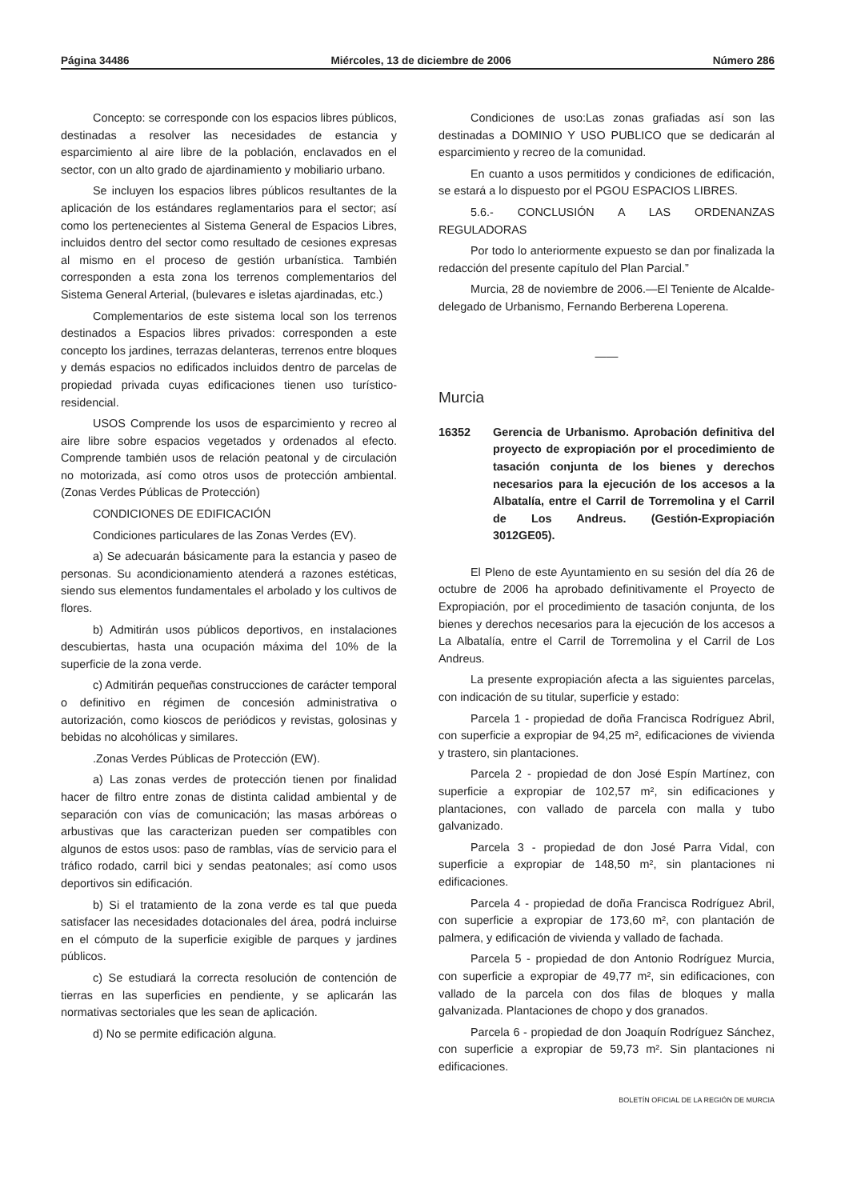Página 34486 Miércoles, 13 de diciembre de 2006 Número 286
Concepto: se corresponde con los espacios libres públicos, destinadas a resolver las necesidades de estancia y esparcimiento al aire libre de la población, enclavados en el sector, con un alto grado de ajardinamiento y mobiliario urbano.
Se incluyen los espacios libres públicos resultantes de la aplicación de los estándares reglamentarios para el sector; así como los pertenecientes al Sistema General de Espacios Libres, incluidos dentro del sector como resultado de cesiones expresas al mismo en el proceso de gestión urbanística. También corresponden a esta zona los terrenos complementarios del Sistema General Arterial, (bulevares e isletas ajardinadas, etc.)
Complementarios de este sistema local son los terrenos destinados a Espacios libres privados: corresponden a este concepto los jardines, terrazas delanteras, terrenos entre bloques y demás espacios no edificados incluidos dentro de parcelas de propiedad privada cuyas edificaciones tienen uso turístico-residencial.
USOS Comprende los usos de esparcimiento y recreo al aire libre sobre espacios vegetados y ordenados al efecto. Comprende también usos de relación peatonal y de circulación no motorizada, así como otros usos de protección ambiental. (Zonas Verdes Públicas de Protección)
CONDICIONES DE EDIFICACIÓN
Condiciones particulares de las Zonas Verdes (EV).
a) Se adecuarán básicamente para la estancia y paseo de personas. Su acondicionamiento atenderá a razones estéticas, siendo sus elementos fundamentales el arbolado y los cultivos de flores.
b) Admitirán usos públicos deportivos, en instalaciones descubiertas, hasta una ocupación máxima del 10% de la superficie de la zona verde.
c) Admitirán pequeñas construcciones de carácter temporal o definitivo en régimen de concesión administrativa o autorización, como kioscos de periódicos y revistas, golosinas y bebidas no alcohólicas y similares.
.Zonas Verdes Públicas de Protección (EW).
a) Las zonas verdes de protección tienen por finalidad hacer de filtro entre zonas de distinta calidad ambiental y de separación con vías de comunicación; las masas arbóreas o arbustivas que las caracterizan pueden ser compatibles con algunos de estos usos: paso de ramblas, vías de servicio para el tráfico rodado, carril bici y sendas peatonales; así como usos deportivos sin edificación.
b) Si el tratamiento de la zona verde es tal que pueda satisfacer las necesidades dotacionales del área, podrá incluirse en el cómputo de la superficie exigible de parques y jardines públicos.
c) Se estudiará la correcta resolución de contención de tierras en las superficies en pendiente, y se aplicarán las normativas sectoriales que les sean de aplicación.
d) No se permite edificación alguna.
Condiciones de uso:Las zonas grafiadas así son las destinadas a DOMINIO Y USO PUBLICO que se dedicarán al esparcimiento y recreo de la comunidad.
En cuanto a usos permitidos y condiciones de edificación, se estará a lo dispuesto por el PGOU ESPACIOS LIBRES.
5.6.- CONCLUSIÓN A LAS ORDENANZAS REGULADORAS
Por todo lo anteriormente expuesto se dan por finalizada la redacción del presente capítulo del Plan Parcial.”
Murcia, 28 de noviembre de 2006.—El Teniente de Alcalde-delegado de Urbanismo, Fernando Berberena Loperena.
——
Murcia
16352 Gerencia de Urbanismo. Aprobación definitiva del proyecto de expropiación por el procedimiento de tasación conjunta de los bienes y derechos necesarios para la ejecución de los accesos a la Albatalía, entre el Carril de Torremolina y el Carril de Los Andreus. (Gestión-Expropiación 3012GE05).
El Pleno de este Ayuntamiento en su sesión del día 26 de octubre de 2006 ha aprobado definitivamente el Proyecto de Expropiación, por el procedimiento de tasación conjunta, de los bienes y derechos necesarios para la ejecución de los accesos a La Albatalía, entre el Carril de Torremolina y el Carril de Los Andreus.
La presente expropiación afecta a las siguientes parcelas, con indicación de su titular, superficie y estado:
Parcela 1 - propiedad de doña Francisca Rodríguez Abril, con superficie a expropiar de 94,25 m², edificaciones de vivienda y trastero, sin plantaciones.
Parcela 2 - propiedad de don José Espín Martínez, con superficie a expropiar de 102,57 m², sin edificaciones y plantaciones, con vallado de parcela con malla y tubo galvanizado.
Parcela 3 - propiedad de don José Parra Vidal, con superficie a expropiar de 148,50 m², sin plantaciones ni edificaciones.
Parcela 4 - propiedad de doña Francisca Rodríguez Abril, con superficie a expropiar de 173,60 m², con plantación de palmera, y edificación de vivienda y vallado de fachada.
Parcela 5 - propiedad de don Antonio Rodríguez Murcia, con superficie a expropiar de 49,77 m², sin edificaciones, con vallado de la parcela con dos filas de bloques y malla galvanizada. Plantaciones de chopo y dos granados.
Parcela 6 - propiedad de don Joaquín Rodríguez Sánchez, con superficie a expropiar de 59,73 m². Sin plantaciones ni edificaciones.
BOLETÍN OFICIAL DE LA REGIÓN DE MURCIA